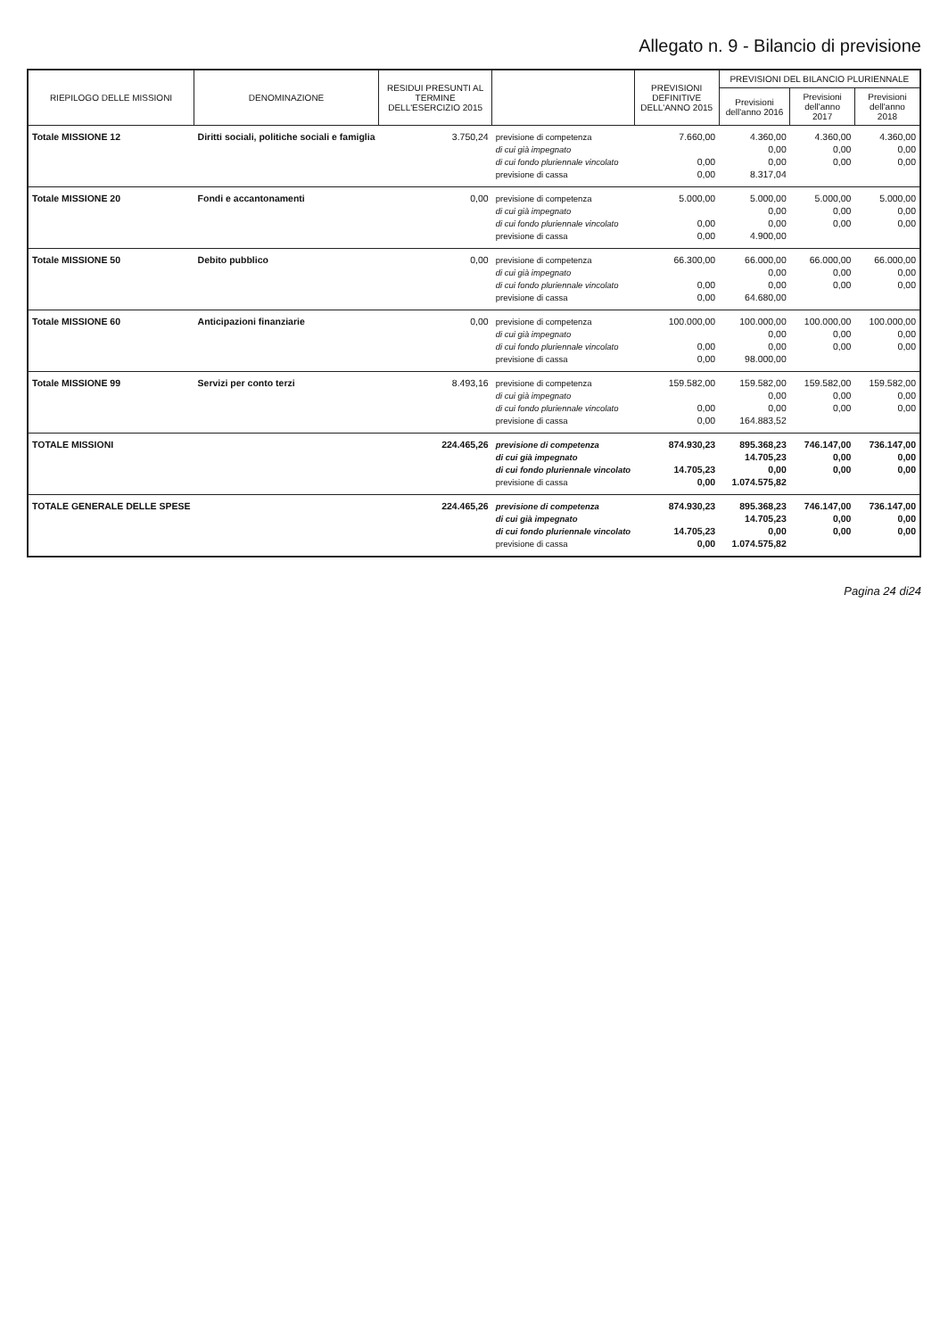Allegato n. 9 - Bilancio di previsione
| RIEPILOGO DELLE MISSIONI | DENOMINAZIONE | RESIDUI PRESUNTI AL TERMINE DELL'ESERCIZIO 2015 | | PREVISIONI DEFINITIVE DELL'ANNO 2015 | PREVISIONI DEL BILANCIO PLURIENNALE | | |
| --- | --- | --- | --- | --- | --- | --- | --- |
| | | | | | Previsioni dell'anno 2016 | Previsioni dell'anno 2017 | Previsioni dell'anno 2018 |
| Totale MISSIONE 12 | Diritti sociali, politiche sociali e famiglia | 3.750,24 | previsione di competenza | 7.660,00 | 4.360,00 | 4.360,00 | 4.360,00 |
| | | | di cui già impegnato | | 0,00 | 0,00 | 0,00 |
| | | | di cui fondo pluriennale vincolato | 0,00 | 0,00 | 0,00 | 0,00 |
| | | | previsione di cassa | 0,00 | 8.317,04 | | |
| Totale MISSIONE 20 | Fondi e accantonamenti | 0,00 | previsione di competenza | 5.000,00 | 5.000,00 | 5.000,00 | 5.000,00 |
| | | | di cui già impegnato | | 0,00 | 0,00 | 0,00 |
| | | | di cui fondo pluriennale vincolato | 0,00 | 0,00 | 0,00 | 0,00 |
| | | | previsione di cassa | 0,00 | 4.900,00 | | |
| Totale MISSIONE 50 | Debito pubblico | 0,00 | previsione di competenza | 66.300,00 | 66.000,00 | 66.000,00 | 66.000,00 |
| | | | di cui già impegnato | | 0,00 | 0,00 | 0,00 |
| | | | di cui fondo pluriennale vincolato | 0,00 | 0,00 | 0,00 | 0,00 |
| | | | previsione di cassa | 0,00 | 64.680,00 | | |
| Totale MISSIONE 60 | Anticipazioni finanziarie | 0,00 | previsione di competenza | 100.000,00 | 100.000,00 | 100.000,00 | 100.000,00 |
| | | | di cui già impegnato | | 0,00 | 0,00 | 0,00 |
| | | | di cui fondo pluriennale vincolato | 0,00 | 0,00 | 0,00 | 0,00 |
| | | | previsione di cassa | 0,00 | 98.000,00 | | |
| Totale MISSIONE 99 | Servizi per conto terzi | 8.493,16 | previsione di competenza | 159.582,00 | 159.582,00 | 159.582,00 | 159.582,00 |
| | | | di cui già impegnato | | 0,00 | 0,00 | 0,00 |
| | | | di cui fondo pluriennale vincolato | 0,00 | 0,00 | 0,00 | 0,00 |
| | | | previsione di cassa | 0,00 | 164.883,52 | | |
| TOTALE MISSIONI | | 224.465,26 | previsione di competenza | 874.930,23 | 895.368,23 | 746.147,00 | 736.147,00 |
| | | | di cui già impegnato | | 14.705,23 | 0,00 | 0,00 |
| | | | di cui fondo pluriennale vincolato | 14.705,23 | 0,00 | 0,00 | 0,00 |
| | | | previsione di cassa | 0,00 | 1.074.575,82 | | |
| TOTALE GENERALE DELLE SPESE | | 224.465,26 | previsione di competenza | 874.930,23 | 895.368,23 | 746.147,00 | 736.147,00 |
| | | | di cui già impegnato | | 14.705,23 | 0,00 | 0,00 |
| | | | di cui fondo pluriennale vincolato | 14.705,23 | 0,00 | 0,00 | 0,00 |
| | | | previsione di cassa | 0,00 | 1.074.575,82 | | |
Pagina 24 di24